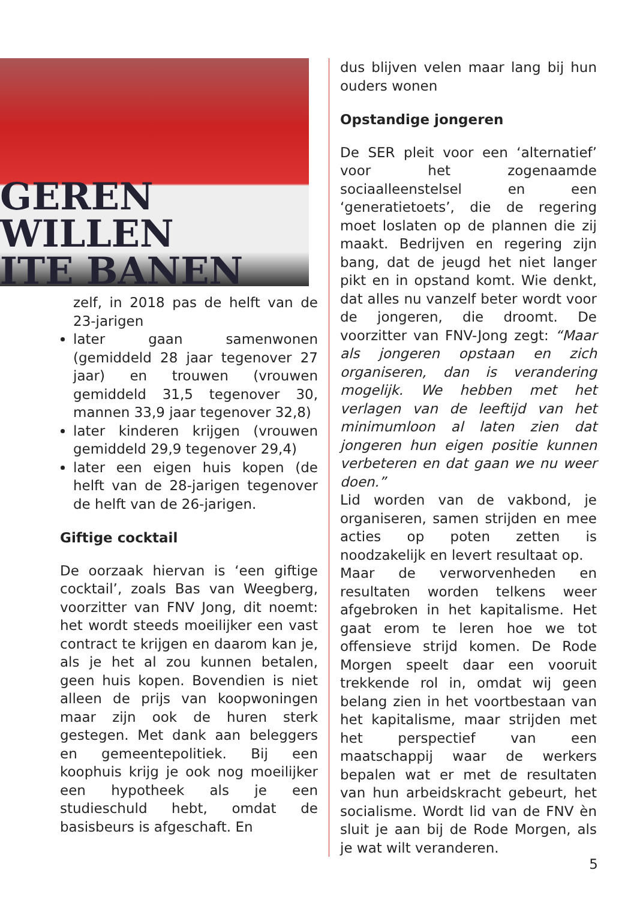GEREN WILLEN
ITE BANEN
zelf, in 2018 pas de helft van de 23-jarigen
later gaan samenwonen (gemiddeld 28 jaar tegenover 27 jaar) en trouwen (vrouwen gemiddeld 31,5 tegenover 30, mannen 33,9 jaar tegenover 32,8)
later kinderen krijgen (vrouwen gemiddeld 29,9 tegenover 29,4)
later een eigen huis kopen (de helft van de 28-jarigen tegenover de helft van de 26-jarigen.
Giftige cocktail
De oorzaak hiervan is ‘een giftige cocktail’, zoals Bas van Weegberg, voorzitter van FNV Jong, dit noemt: het wordt steeds moeilijker een vast contract te krijgen en daarom kan je, als je het al zou kunnen betalen, geen huis kopen. Bovendien is niet alleen de prijs van koopwoningen maar zijn ook de huren sterk gestegen. Met dank aan beleggers en gemeentepolitiek. Bij een koophuis krijg je ook nog moeilijker een hypotheek als je een studieschuld hebt, omdat de basisbeurs is afgeschaft. En
dus blijven velen maar lang bij hun ouders wonen
Opstandige jongeren
De SER pleit voor een ‘alternatief’ voor het zogenaamde sociaalleenstelsel en een ‘generatietoets’, die de regering moet loslaten op de plannen die zij maakt. Bedrijven en regering zijn bang, dat de jeugd het niet langer pikt en in opstand komt. Wie denkt, dat alles nu vanzelf beter wordt voor de jongeren, die droomt. De voorzitter van FNV-Jong zegt: “Maar als jongeren opstaan en zich organiseren, dan is verandering mogelijk. We hebben met het verlagen van de leeftijd van het minimumloon al laten zien dat jongeren hun eigen positie kunnen verbeteren en dat gaan we nu weer doen.”
Lid worden van de vakbond, je organiseren, samen strijden en mee acties op poten zetten is noodzakelijk en levert resultaat op.
Maar de verworvenheden en resultaten worden telkens weer afgebroken in het kapitalisme. Het gaat erom te leren hoe we tot offensieve strijd komen. De Rode Morgen speelt daar een vooruit trekkende rol in, omdat wij geen belang zien in het voortbestaan van het kapitalisme, maar strijden met het perspectief van een maatschappij waar de werkers bepalen wat er met de resultaten van hun arbeidskracht gebeurt, het socialisme. Wordt lid van de FNV èn sluit je aan bij de Rode Morgen, als je wat wilt veranderen.
5